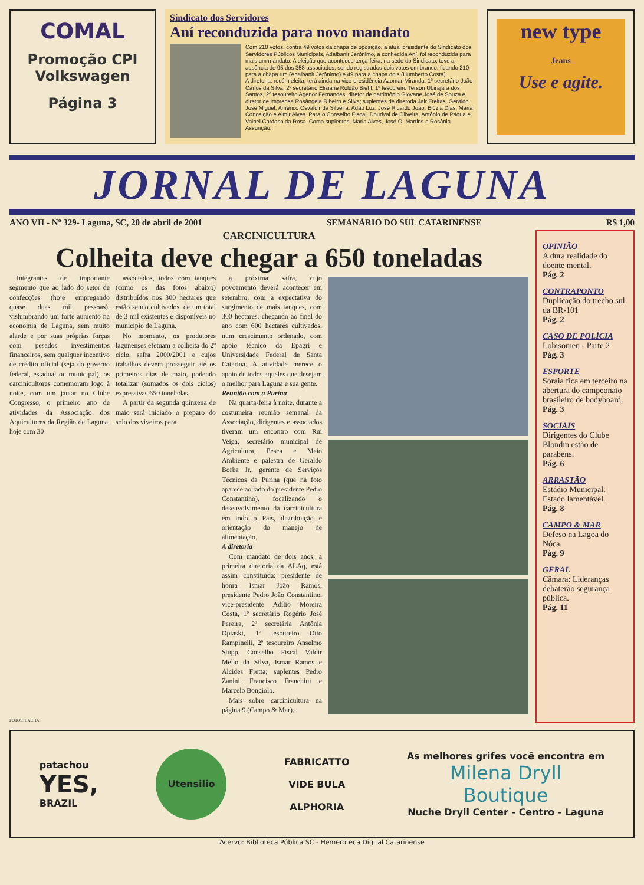COMAL
Promoção CPI
Volkswagen
Página 3
Sindicato dos Servidores
Aní reconduzida para novo mandato
Com 210 votos, contra 49 votos da chapa de oposição, a atual presidente do Sindicato dos Servidores Públicos Municipais, Adalbanir Jerônimo, a conhecida Aní, foi reconduzida para mais um mandato. A eleição que aconteceu terça-feira, na sede do Sindicato, teve a ausência de 95 dos 358 associados, sendo registrados dois votos em branco, ficando 210 para a chapa um (Adalbanir Jerônimo) e 49 para a chapa dois (Humberto Costa).
A diretoria, recém eleita, terá ainda na vice-presidência Azomar Miranda, 1º secretário João Carlos da Silva, 2º secretário Elisiane Roldão Biehl, 1º tesoureiro Terson Ubirajara dos Santos, 2º tesoureiro Agenor Fernandes, diretor de patrimônio Giovane José de Souza e diretor de imprensa Rosângela Ribeiro e Silva; suplentes de diretoria Jair Freitas, Geraldo José Miguel, Américo Osvaldir da Silveira, Adão Luz, José Ricardo João, Elúzia Dias, Maria Conceição e Almir Alves. Para o Conselho Fiscal, Dourival de Oliveira, Antônio de Pádua e Volnei Cardoso da Rosa. Como suplentes, Maria Alves, José O. Martins e Rosânia Assunção.
new type
Jeans
Use e agite.
JORNAL DE LAGUNA
ANO VII - Nº 329- Laguna, SC, 20 de abril de 2001 SEMANÁRIO DO SUL CATARINENSE R$ 1,00
CARCINICULTURA
Colheita deve chegar a 650 toneladas
Integrantes de importante segmento que ao lado do setor de confecções (hoje empregando quase duas mil pessoas), vislumbrando um forte aumento na economia de Laguna, sem muito alarde e por suas próprias forças com pesados investimentos financeiros, sem qualquer incentivo de crédito oficial (seja do governo federal, estadual ou municipal), os carcinicultores comemoram logo à noite, com um jantar no Clube Congresso, o primeiro ano de atividades da Associação dos Aquicultores da Região de Laguna, hoje com 30
associados, todos com tanques (como os das fotos abaixo) distribuídos nos 300 hectares que estão sendo cultivados, de um total de 3 mil existentes e disponíveis no município de Laguna.
No momento, os produtores lagunenses efetuam a colheita do 2º ciclo, safra 2000/2001 e cujos trabalhos devem prosseguir até os primeiros dias de maio, podendo totalizar (somados os dois ciclos) expressivas 650 toneladas.
A partir da segunda quinzena de maio será iniciado o preparo do solo dos viveiros para
a próxima safra, cujo povoamento deverá acontecer em setembro, com a expectativa do surgimento de mais tanques, com 300 hectares, chegando ao final do ano com 600 hectares cultivados, num crescimento ordenado, com apoio técnico da Epagri e Universidade Federal de Santa Catarina. A atividade merece o apoio de todos aqueles que desejam o melhor para Laguna e sua gente.
Reunião com a Purina
Na quarta-feira à noite, durante a costumeira reunião semanal da Associação, dirigentes e associados tiveram um encontro com Rui Veiga, secretário municipal de Agricultura, Pesca e Meio Ambiente e palestra de Geraldo Borba Jr., gerente de Serviços Técnicos da Purina (que na foto aparece ao lado do presidente Pedro Constantino), focalizando o desenvolvimento da carcinicultura em todo o País, distribuição e orientação do manejo de alimentação.
A diretoria
Com mandato de dois anos, a primeira diretoria da ALAq, está assim constituída: presidente de honra Ismar João Ramos, presidente Pedro João Constantino, vice-presidente Adílio Moreira Costa, 1º secretário Rogério José Pereira, 2º secretária Antônia Optaski, 1º tesoureiro Otto Rampinelli, 2º tesoureiro Anselmo Stupp, Conselho Fiscal Valdir Mello da Silva, Ismar Ramos e Alcides Fretta; suplentes Pedro Zanini, Francisco Franchini e Marcelo Bongiolo.
Mais sobre carcinicultura na página 9 (Campo & Mar).
FOTOS: BACHA
OPINIÃO
A dura realidade do doente mental.
Pág. 2
CONTRAPONTO
Duplicação do trecho sul da BR-101
Pág. 2
CASO DE POLÍCIA
Lobisomen - Parte 2
Pág. 3
ESPORTE
Soraia fica em terceiro na abertura do campeonato brasileiro de bodyboard.
Pág. 3
SOCIAIS
Dirigentes do Clube Blondin estão de parabéns.
Pág. 6
ARRASTÃO
Estádio Municipal: Estado lamentável.
Pág. 8
CAMPO & MAR
Defeso na Lagoa do Nóca.
Pág. 9
GERAL
Câmara: Lideranças debaterão segurança pública.
Pág. 11
patachou
YES,
BRAZIL
Utensilio
FABRICATTO
VIDE BULA
ALPHORIA
As melhores grifes você encontra em
Milena Dryll
Boutique
Nuche Dryll Center - Centro - Laguna
Acervo: Biblioteca Pública SC - Hemeroteca Digital Catarinense